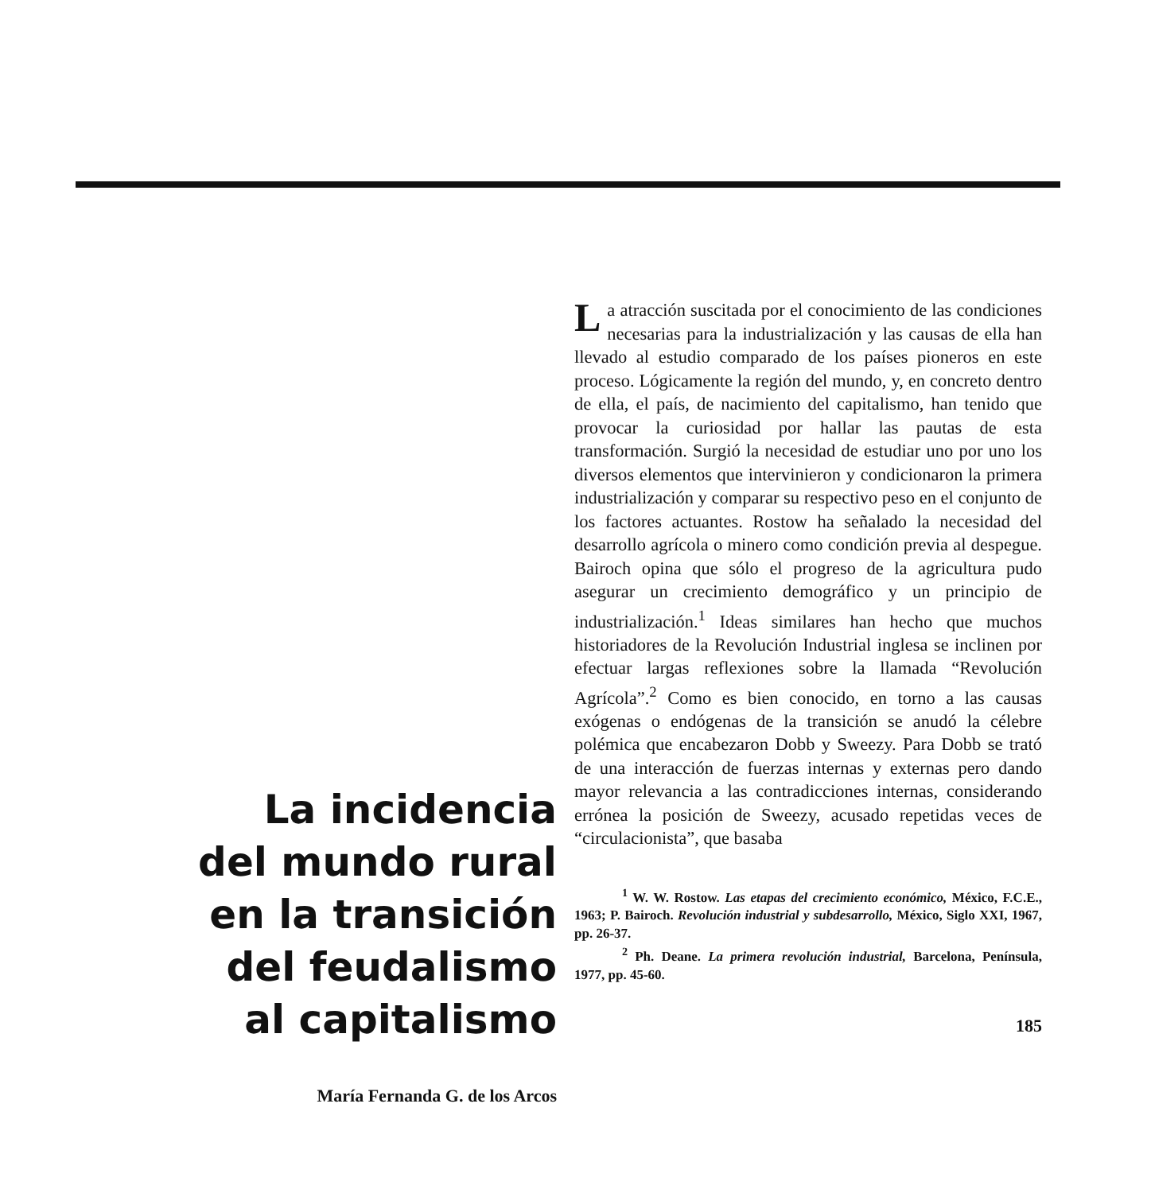La incidencia
del mundo rural
en la transición
del feudalismo
al capitalismo
María Fernanda G. de los Arcos
La atracción suscitada por el conocimiento de las condiciones necesarias para la industrialización y las causas de ella han llevado al estudio comparado de los países pioneros en este proceso. Lógicamente la región del mundo, y, en concreto dentro de ella, el país, de nacimiento del capitalismo, han tenido que provocar la curiosidad por hallar las pautas de esta transformación. Surgió la necesidad de estudiar uno por uno los diversos elementos que intervinieron y condicionaron la primera industrialización y comparar su respectivo peso en el conjunto de los factores actuantes. Rostow ha señalado la necesidad del desarrollo agrícola o minero como condición previa al despegue. Bairoch opina que sólo el progreso de la agricultura pudo asegurar un crecimiento demográfico y un principio de industrialización.<sup>1</sup> Ideas similares han hecho que muchos historiadores de la Revolución Industrial inglesa se inclinen por efectuar largas reflexiones sobre la llamada “Revolución Agrícola”.<sup>2</sup> Como es bien conocido, en torno a las causas exógenas o endógenas de la transición se anudó la célebre polémica que encabezaron Dobb y Sweezy. Para Dobb se trató de una interacción de fuerzas internas y externas pero dando mayor relevancia a las contradicciones internas, considerando errónea la posición de Sweezy, acusado repetidas veces de “circulacionista”, que basaba
<sup>1</sup> W. W. Rostow. Las etapas del crecimiento económico, México, F.C.E., 1963; P. Bairoch. Revolución industrial y subdesarrollo, México, Siglo XXI, 1967, pp. 26-37.
<sup>2</sup> Ph. Deane. La primera revolución industrial, Barcelona, Península, 1977, pp. 45-60.
185